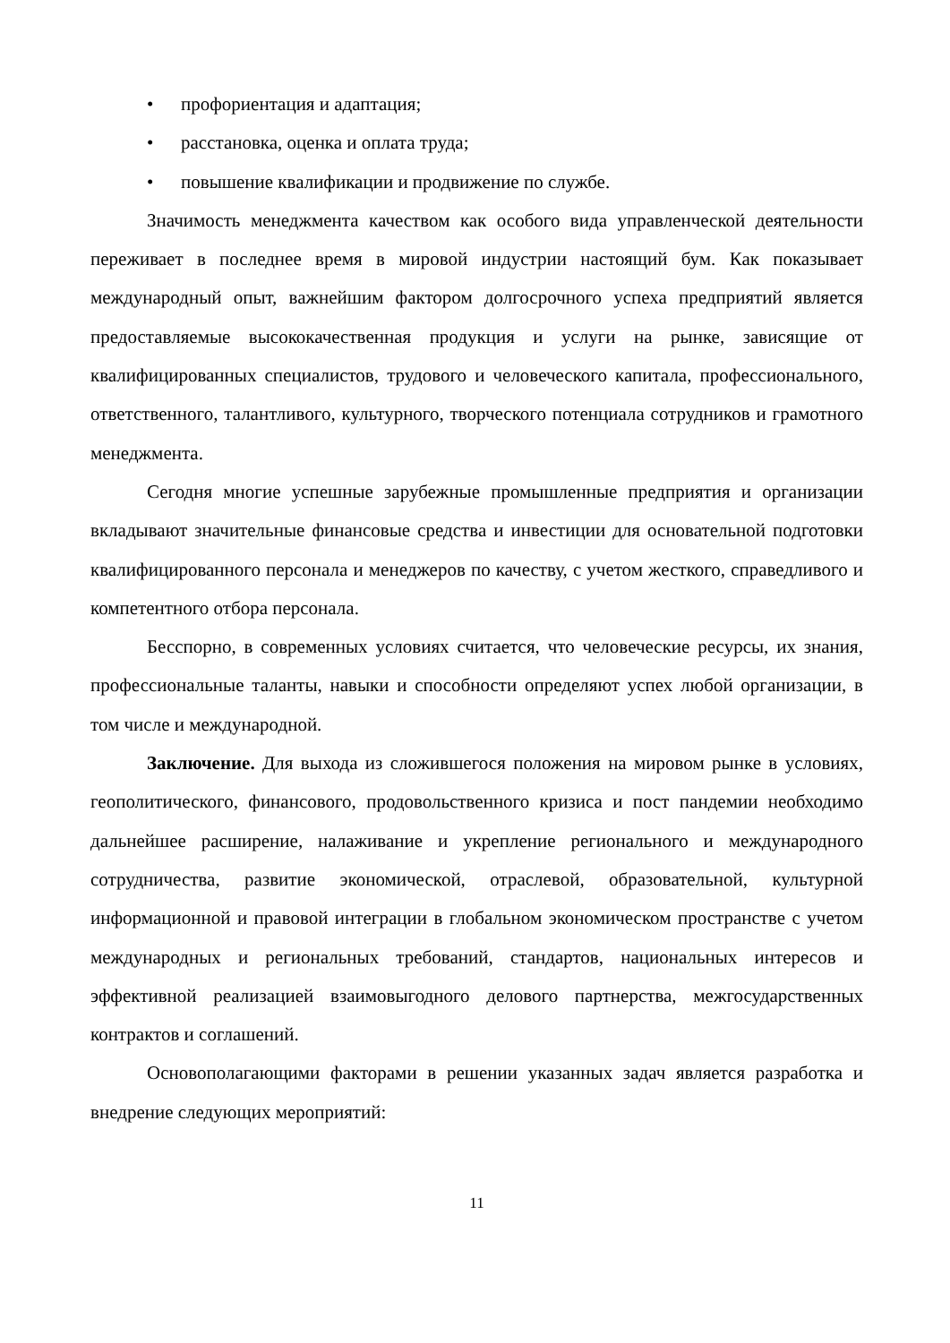• профориентация и адаптация;
• расстановка, оценка и оплата труда;
• повышение квалификации и продвижение по службе.
Значимость менеджмента качеством как особого вида управленческой деятельности переживает в последнее время в мировой индустрии настоящий бум. Как показывает международный опыт, важнейшим фактором долгосрочного успеха предприятий является предоставляемые высококачественная продукция и услуги на рынке, зависящие от квалифицированных специалистов, трудового и человеческого капитала, профессионального, ответственного, талантливого, культурного, творческого потенциала сотрудников и грамотного менеджмента.
Сегодня многие успешные зарубежные промышленные предприятия и организации вкладывают значительные финансовые средства и инвестиции для основательной подготовки квалифицированного персонала и менеджеров по качеству, с учетом жесткого, справедливого и компетентного отбора персонала.
Бесспорно, в современных условиях считается, что человеческие ресурсы, их знания, профессиональные таланты, навыки и способности определяют успех любой организации, в том числе и международной.
Заключение. Для выхода из сложившегося положения на мировом рынке в условиях, геополитического, финансового, продовольственного кризиса и пост пандемии необходимо дальнейшее расширение, налаживание и укрепление регионального и международного сотрудничества, развитие экономической, отраслевой, образовательной, культурной информационной и правовой интеграции в глобальном экономическом пространстве с учетом международных и региональных требований, стандартов, национальных интересов и эффективной реализацией взаимовыгодного делового партнерства, межгосударственных контрактов и соглашений.
Основополагающими факторами в решении указанных задач является разработка и внедрение следующих мероприятий:
11